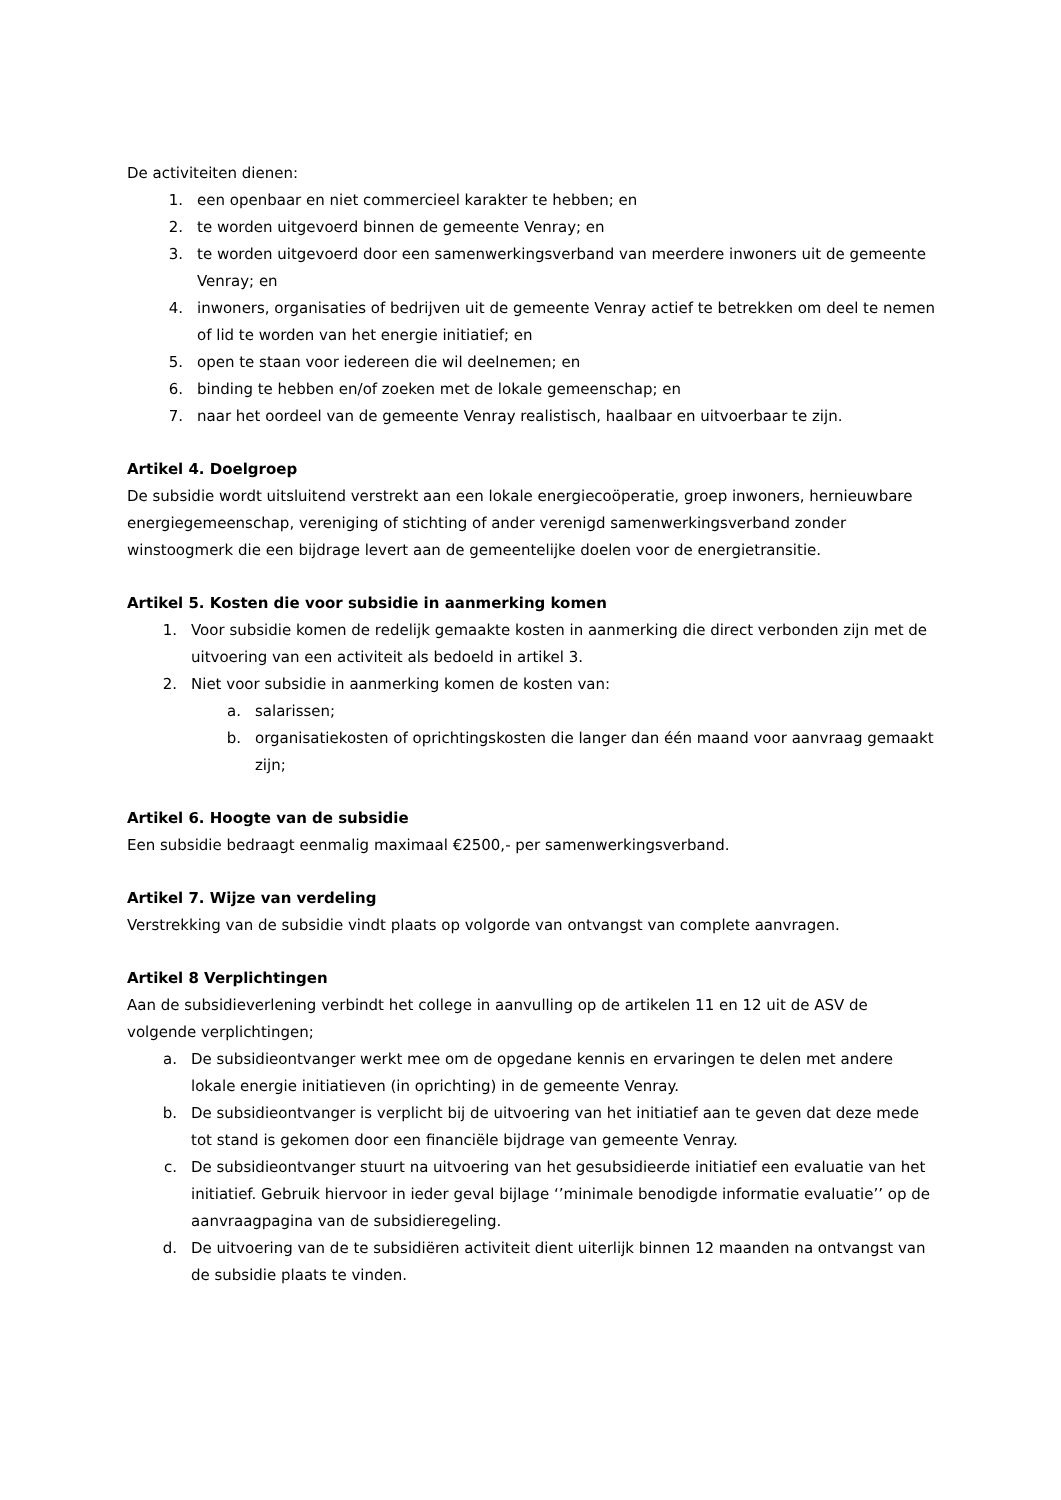De activiteiten dienen:
1. een openbaar en niet commercieel karakter te hebben; en
2. te worden uitgevoerd binnen de gemeente Venray; en
3. te worden uitgevoerd door een samenwerkingsverband van meerdere inwoners uit de gemeente Venray; en
4. inwoners, organisaties of bedrijven uit de gemeente Venray actief te betrekken om deel te nemen of lid te worden van het energie initiatief; en
5. open te staan voor iedereen die wil deelnemen; en
6. binding te hebben en/of zoeken met de lokale gemeenschap; en
7. naar het oordeel van de gemeente Venray realistisch, haalbaar en uitvoerbaar te zijn.
Artikel 4. Doelgroep
De subsidie wordt uitsluitend verstrekt aan een lokale energiecoöperatie, groep inwoners, hernieuwbare energiegemeenschap, vereniging of stichting of ander verenigd samenwerkingsverband zonder winstoogmerk die een bijdrage levert aan de gemeentelijke doelen voor de energietransitie.
Artikel 5. Kosten die voor subsidie in aanmerking komen
1. Voor subsidie komen de redelijk gemaakte kosten in aanmerking die direct verbonden zijn met de uitvoering van een activiteit als bedoeld in artikel 3.
2. Niet voor subsidie in aanmerking komen de kosten van:
a. salarissen;
b. organisatiekosten of oprichtingskosten die langer dan één maand voor aanvraag gemaakt zijn;
Artikel 6. Hoogte van de subsidie
Een subsidie bedraagt eenmalig maximaal €2500,- per samenwerkingsverband.
Artikel 7. Wijze van verdeling
Verstrekking van de subsidie vindt plaats op volgorde van ontvangst van complete aanvragen.
Artikel 8 Verplichtingen
Aan de subsidieverlening verbindt het college in aanvulling op de artikelen 11 en 12 uit de ASV de volgende verplichtingen;
a. De subsidieontvanger werkt mee om de opgedane kennis en ervaringen te delen met andere lokale energie initiatieven (in oprichting) in de gemeente Venray.
b. De subsidieontvanger is verplicht bij de uitvoering van het initiatief aan te geven dat deze mede tot stand is gekomen door een financiële bijdrage van gemeente Venray.
c. De subsidieontvanger stuurt na uitvoering van het gesubsidieerde initiatief een evaluatie van het initiatief. Gebruik hiervoor in ieder geval bijlage ‘’minimale benodigde informatie evaluatie’’ op de aanvraagpagina van de subsidieregeling.
d. De uitvoering van de te subsidiëren activiteit dient uiterlijk binnen 12 maanden na ontvangst van de subsidie plaats te vinden.